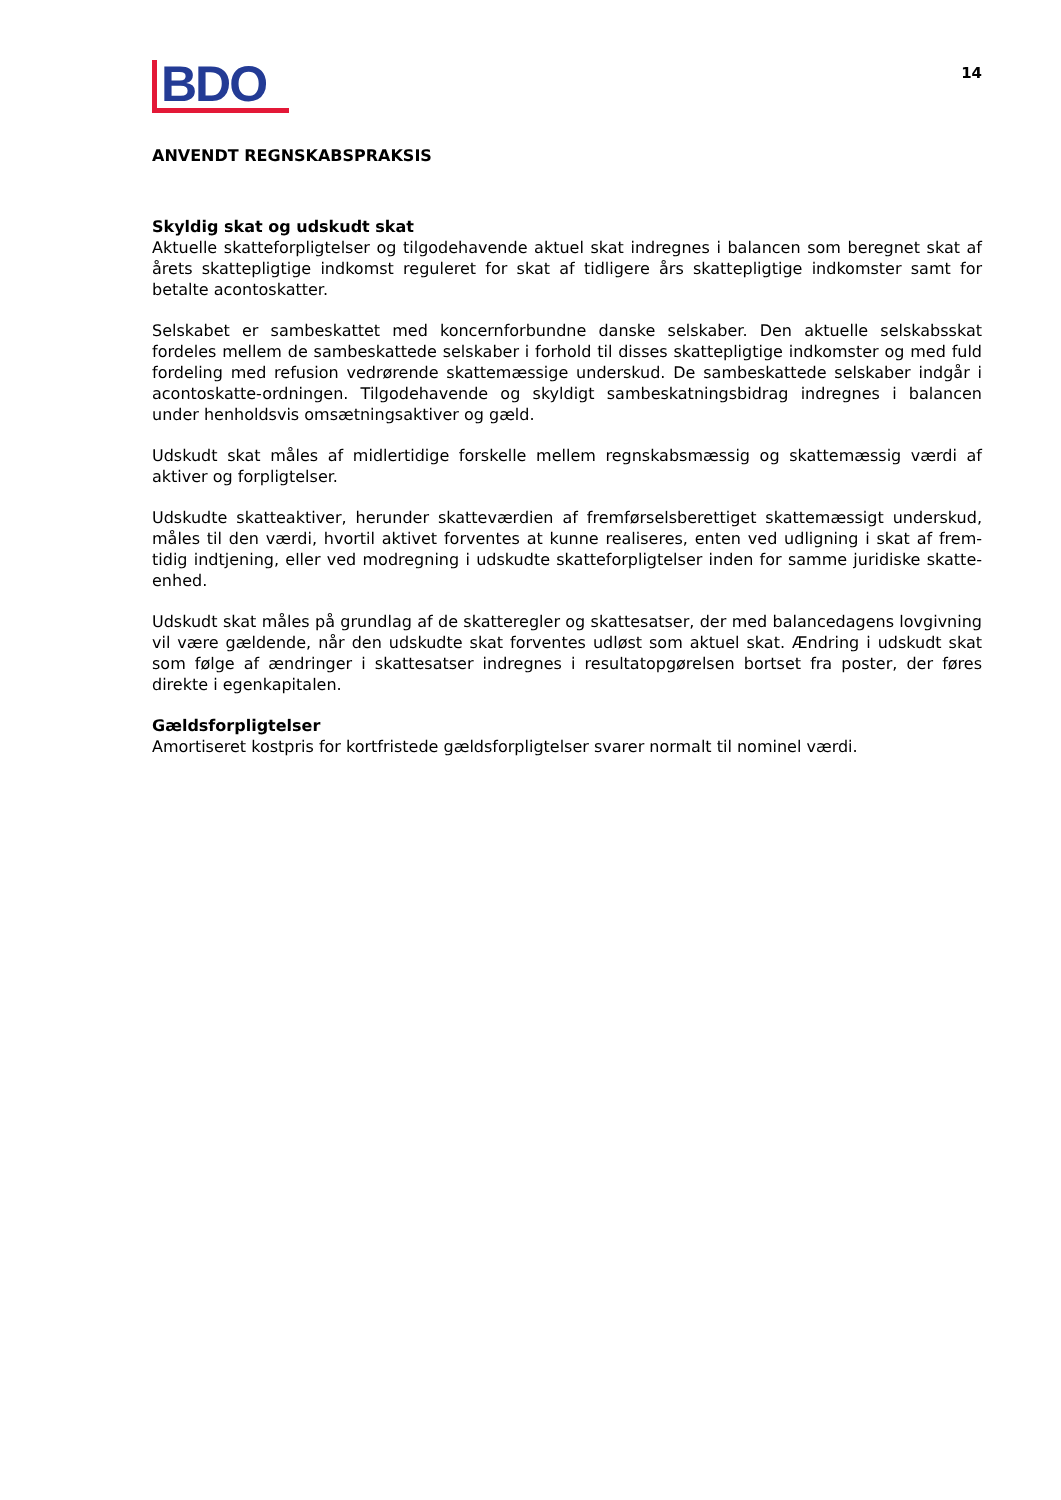BDO
14
ANVENDT REGNSKABSPRAKSIS
Skyldig skat og udskudt skat
Aktuelle skatteforpligtelser og tilgodehavende aktuel skat indregnes i balancen som beregnet skat af årets skattepligtige indkomst reguleret for skat af tidligere års skattepligtige indkomster samt for betalte acontoskatter.
Selskabet er sambeskattet med koncernforbundne danske selskaber. Den aktuelle selskabsskat fordeles mellem de sambeskattede selskaber i forhold til disses skattepligtige indkomster og med fuld fordeling med refusion vedrørende skattemæssige underskud. De sambeskattede selskaber indgår i acontoskatte-ordningen. Tilgodehavende og skyldigt sambeskatningsbidrag indregnes i balancen under henholdsvis omsætningsaktiver og gæld.
Udskudt skat måles af midlertidige forskelle mellem regnskabsmæssig og skattemæssig værdi af aktiver og forpligtelser.
Udskudte skatteaktiver, herunder skatteværdien af fremførselsberettiget skattemæssigt underskud, måles til den værdi, hvortil aktivet forventes at kunne realiseres, enten ved udligning i skat af frem-tidig indtjening, eller ved modregning i udskudte skatteforpligtelser inden for samme juridiske skatte-enhed.
Udskudt skat måles på grundlag af de skatteregler og skattesatser, der med balancedagens lovgivning vil være gældende, når den udskudte skat forventes udløst som aktuel skat. Ændring i udskudt skat som følge af ændringer i skattesatser indregnes i resultatopgørelsen bortset fra poster, der føres direkte i egenkapitalen.
Gældsforpligtelser
Amortiseret kostpris for kortfristede gældsforpligtelser svarer normalt til nominel værdi.